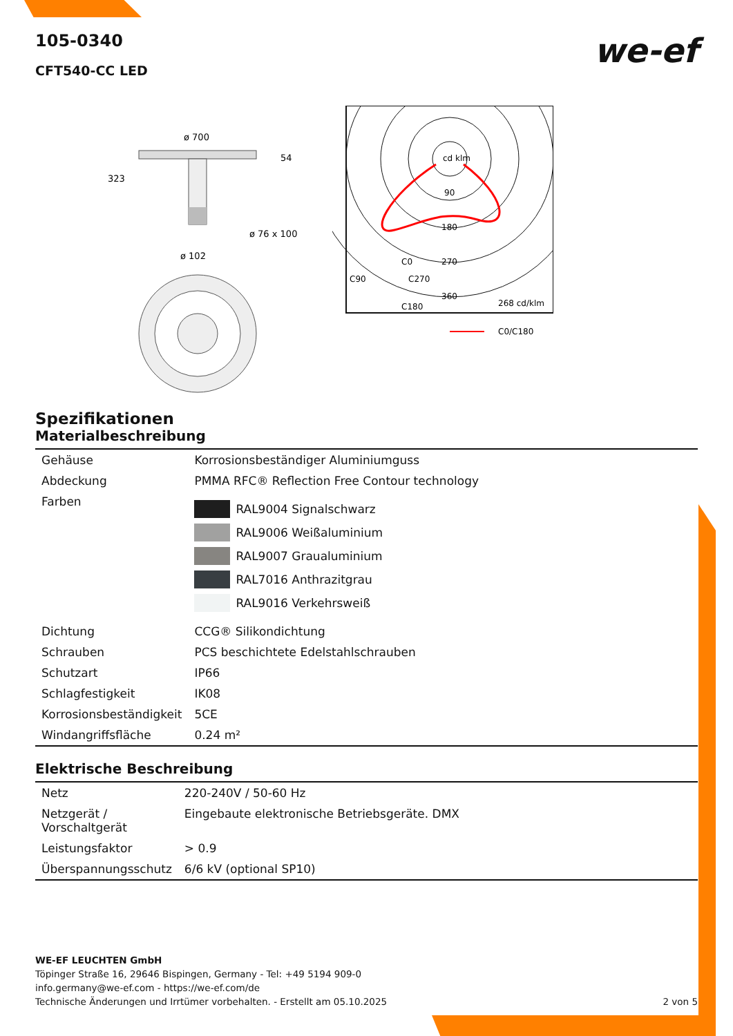105-0340
CFT540-CC LED
we-ef
ø 700
54
323
ø 76 x 100
ø 102
cd klm
90
180
270
360
C90
C0
C270
C180
268 cd/klm
C0/C180
Spezifikationen
Materialbeschreibung
| Gehäuse | Korrosionsbeständiger Aluminiumguss |
| Abdeckung | PMMA RFC® Reflection Free Contour technology |
| Farben | RAL9004 Signalschwarz RAL9006 Weißaluminium RAL9007 Graualuminium RAL7016 Anthrazitgrau RAL9016 Verkehrsweiß |
| Dichtung | CCG® Silikondichtung |
| Schrauben | PCS beschichtete Edelstahlschrauben |
| Schutzart | IP66 |
| Schlagfestigkeit | IK08 |
| Korrosionsbeständigkeit | 5CE |
| Windangriffsfläche | 0.24 m² |
Elektrische Beschreibung
| Netz | 220-240V / 50-60 Hz |
| Netzgerät / Vorschaltgerät | Eingebaute elektronische Betriebsgeräte. DMX |
| Leistungsfaktor | > 0.9 |
| Überspannungsschutz | 6/6 kV (optional SP10) |
WE-EF LEUCHTEN GmbH
Töpinger Straße 16, 29646 Bispingen, Germany - Tel: +49 5194 909-0
info.germany@we-ef.com - https://we-ef.com/de
Technische Änderungen und Irrtümer vorbehalten. - Erstellt am 05.10.2025 2 von 5